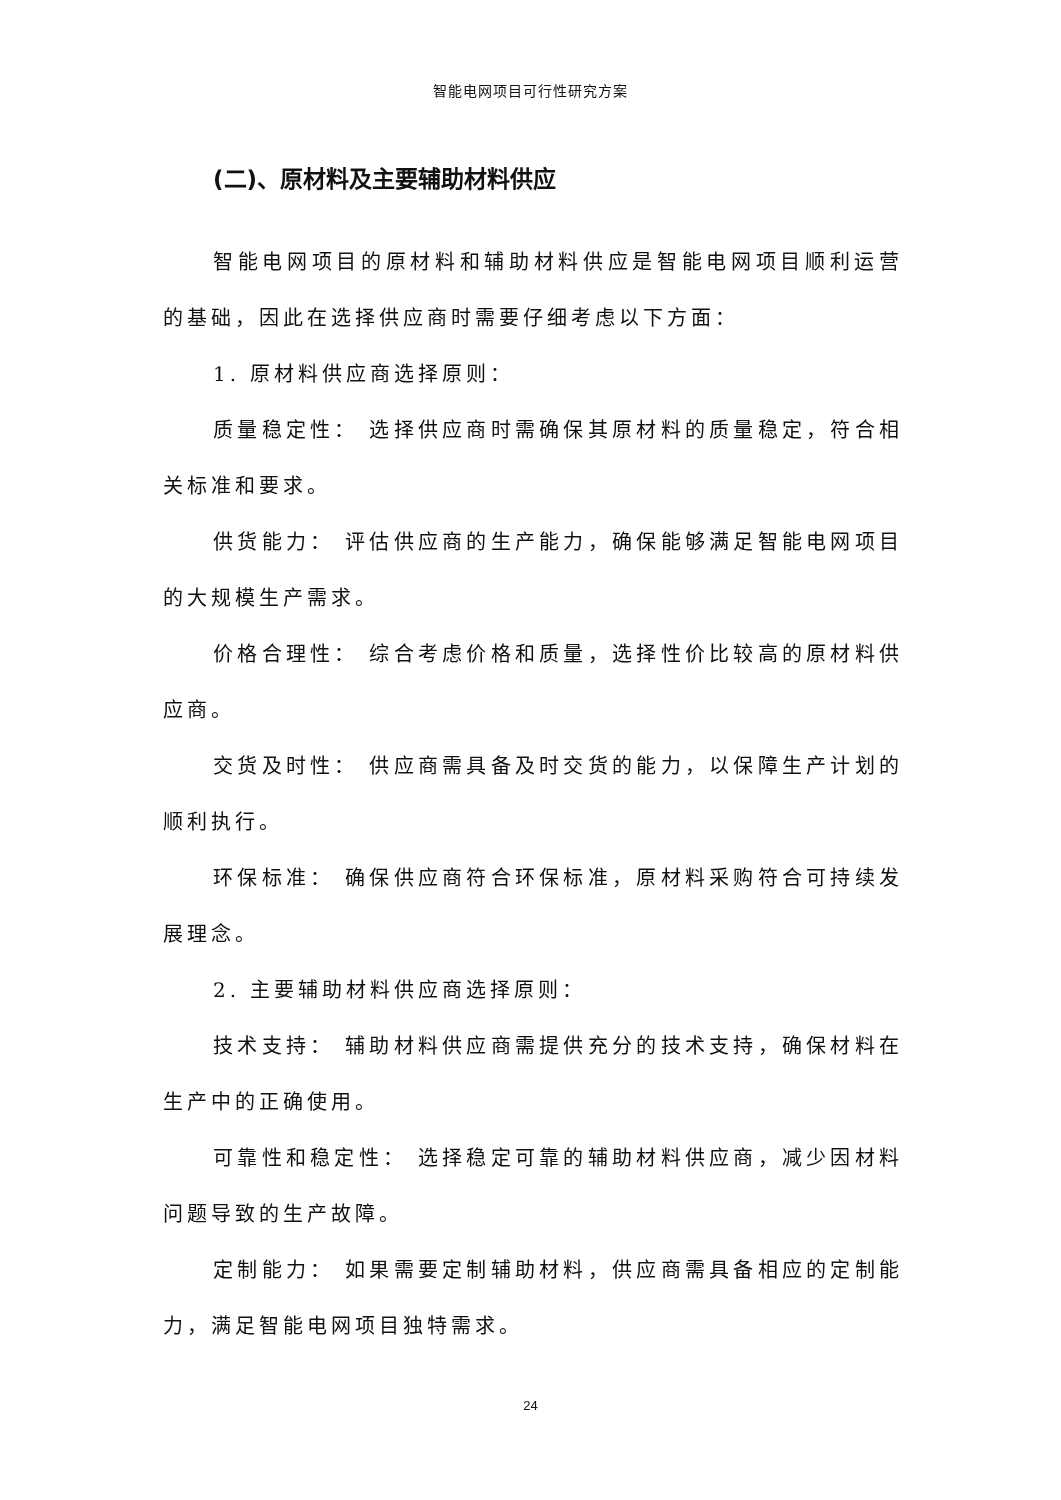智能电网项目可行性研究方案
(二)、原材料及主要辅助材料供应
智能电网项目的原材料和辅助材料供应是智能电网项目顺利运营的基础，因此在选择供应商时需要仔细考虑以下方面：
1. 原材料供应商选择原则：
质量稳定性： 选择供应商时需确保其原材料的质量稳定，符合相关标准和要求。
供货能力： 评估供应商的生产能力，确保能够满足智能电网项目的大规模生产需求。
价格合理性： 综合考虑价格和质量，选择性价比较高的原材料供应商。
交货及时性： 供应商需具备及时交货的能力，以保障生产计划的顺利执行。
环保标准： 确保供应商符合环保标准，原材料采购符合可持续发展理念。
2. 主要辅助材料供应商选择原则：
技术支持： 辅助材料供应商需提供充分的技术支持，确保材料在生产中的正确使用。
可靠性和稳定性： 选择稳定可靠的辅助材料供应商，减少因材料问题导致的生产故障。
定制能力： 如果需要定制辅助材料，供应商需具备相应的定制能力，满足智能电网项目独特需求。
24